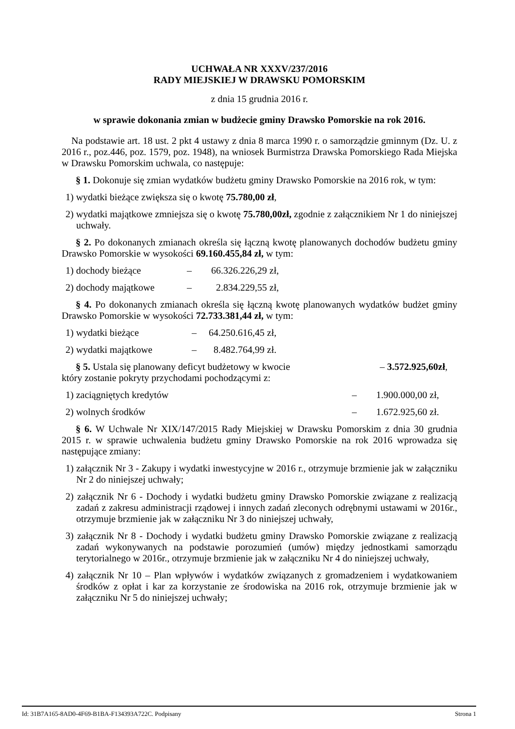UCHWAŁA NR XXXV/237/2016
RADY MIEJSKIEJ W DRAWSKU POMORSKIM
z dnia 15 grudnia 2016 r.
w sprawie dokonania zmian w budżecie gminy Drawsko Pomorskie na rok 2016.
Na podstawie art. 18 ust. 2 pkt 4 ustawy z dnia 8 marca 1990 r. o samorządzie gminnym (Dz. U. z 2016 r., poz.446, poz. 1579, poz. 1948), na wniosek Burmistrza Drawska Pomorskiego Rada Miejska w Drawsku Pomorskim uchwala, co następuje:
§ 1. Dokonuje się zmian wydatków budżetu gminy Drawsko Pomorskie na 2016 rok, w tym:
1) wydatki bieżące zwiększa się o kwotę 75.780,00 zł,
2) wydatki majątkowe zmniejsza się o kwotę 75.780,00zł, zgodnie z załącznikiem Nr 1 do niniejszej uchwały.
§ 2. Po dokonanych zmianach określa się łączną kwotę planowanych dochodów budżetu gminy Drawsko Pomorskie w wysokości 69.160.455,84 zł, w tym:
1) dochody bieżące – 66.326.226,29 zł,
2) dochody majątkowe – 2.834.229,55 zł,
§ 4. Po dokonanych zmianach określa się łączną kwotę planowanych wydatków budżet gminy Drawsko Pomorskie w wysokości 72.733.381,44 zł, w tym:
1) wydatki bieżące – 64.250.616,45 zł,
2) wydatki majątkowe – 8.482.764,99 zł.
§ 5. Ustala się planowany deficyt budżetowy w kwocie – 3.572.925,60zł,
który zostanie pokryty przychodami pochodzącymi z:
1) zaciągniętych kredytów – 1.900.000,00 zł,
2) wolnych środków – 1.672.925,60 zł.
§ 6. W Uchwale Nr XIX/147/2015 Rady Miejskiej w Drawsku Pomorskim z dnia 30 grudnia 2015 r. w sprawie uchwalenia budżetu gminy Drawsko Pomorskie na rok 2016 wprowadza się następujące zmiany:
1) załącznik Nr 3 - Zakupy i wydatki inwestycyjne w 2016 r., otrzymuje brzmienie jak w załączniku Nr 2 do niniejszej uchwały;
2) załącznik Nr 6 - Dochody i wydatki budżetu gminy Drawsko Pomorskie związane z realizacją zadań z zakresu administracji rządowej i innych zadań zleconych odrębnymi ustawami w 2016r., otrzymuje brzmienie jak w załączniku Nr 3 do niniejszej uchwały,
3) załącznik Nr 8 - Dochody i wydatki budżetu gminy Drawsko Pomorskie związane z realizacją zadań wykonywanych na podstawie porozumień (umów) między jednostkami samorządu terytorialnego w 2016r., otrzymuje brzmienie jak w załączniku Nr 4 do niniejszej uchwały,
4) załącznik Nr 10 – Plan wpływów i wydatków związanych z gromadzeniem i wydatkowaniem środków z opłat i kar za korzystanie ze środowiska na 2016 rok, otrzymuje brzmienie jak w załączniku Nr 5 do niniejszej uchwały;
Id: 31B7A165-8AD0-4F69-B1BA-F134393A722C. Podpisany Strona 1